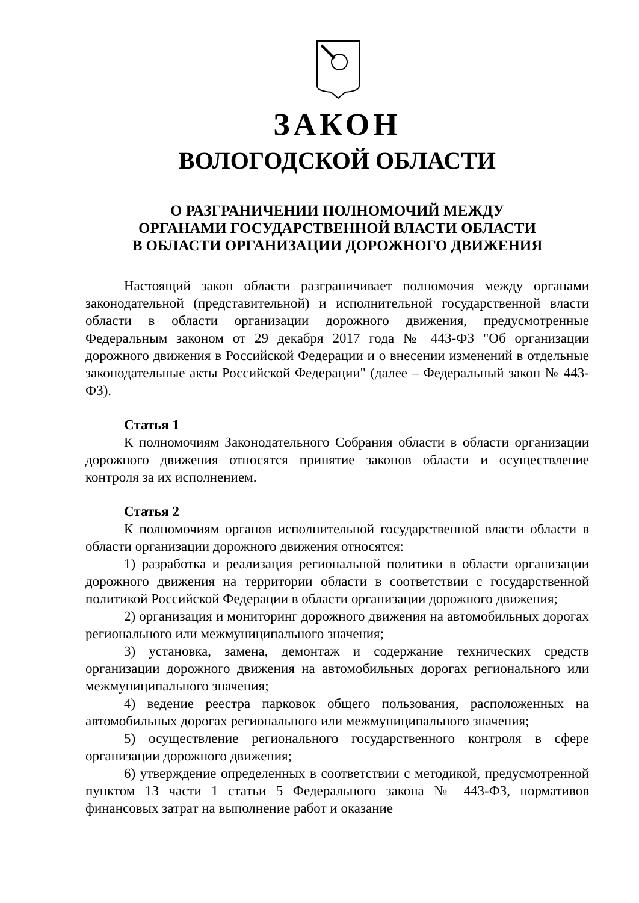ЗАКОН
ВОЛОГОДСКОЙ ОБЛАСТИ
О РАЗГРАНИЧЕНИИ ПОЛНОМОЧИЙ МЕЖДУ
ОРГАНАМИ ГОСУДАРСТВЕННОЙ ВЛАСТИ ОБЛАСТИ
В ОБЛАСТИ ОРГАНИЗАЦИИ ДОРОЖНОГО ДВИЖЕНИЯ
Настоящий закон области разграничивает полномочия между органами законодательной (представительной) и исполнительной государственной власти области в области организации дорожного движения, предусмотренные Федеральным законом от 29 декабря 2017 года № 443-ФЗ "Об организации дорожного движения в Российской Федерации и о внесении изменений в отдельные законодательные акты Российской Федерации" (далее – Федеральный закон № 443-ФЗ).
Статья 1
К полномочиям Законодательного Собрания области в области организации дорожного движения относятся принятие законов области и осуществление контроля за их исполнением.
Статья 2
К полномочиям органов исполнительной государственной власти области в области организации дорожного движения относятся:
1) разработка и реализация региональной политики в области организации дорожного движения на территории области в соответствии с государственной политикой Российской Федерации в области организации дорожного движения;
2) организация и мониторинг дорожного движения на автомобильных дорогах регионального или межмуниципального значения;
3) установка, замена, демонтаж и содержание технических средств организации дорожного движения на автомобильных дорогах регионального или межмуниципального значения;
4) ведение реестра парковок общего пользования, расположенных на автомобильных дорогах регионального или межмуниципального значения;
5) осуществление регионального государственного контроля в сфере организации дорожного движения;
6) утверждение определенных в соответствии с методикой, предусмотренной пунктом 13 части 1 статьи 5 Федерального закона № 443-ФЗ, нормативов финансовых затрат на выполнение работ и оказание